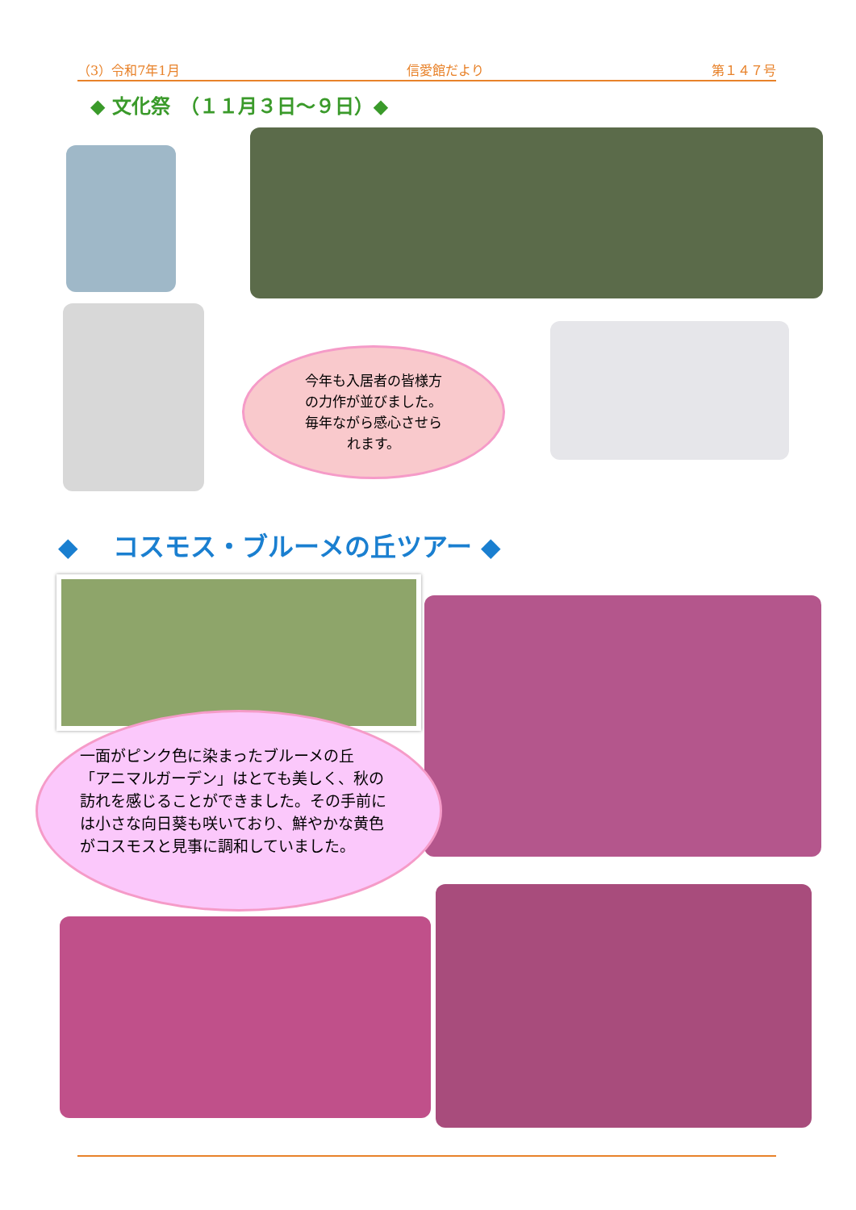（3）令和7年1月 信愛館だより 第１４７号
◆ 文化祭　（１１月３日～９日）◆
今年も入居者の皆様方
の力作が並びました。
毎年ながら感心させら
れます。
◆　 コスモス・ブルーメの丘ツアー ◆
一面がピンク色に染まったブルーメの丘
「アニマルガーデン」はとても美しく、秋の
訪れを感じることができました。その手前に
は小さな向日葵も咲いており、鮮やかな黄色
がコスモスと見事に調和していました。